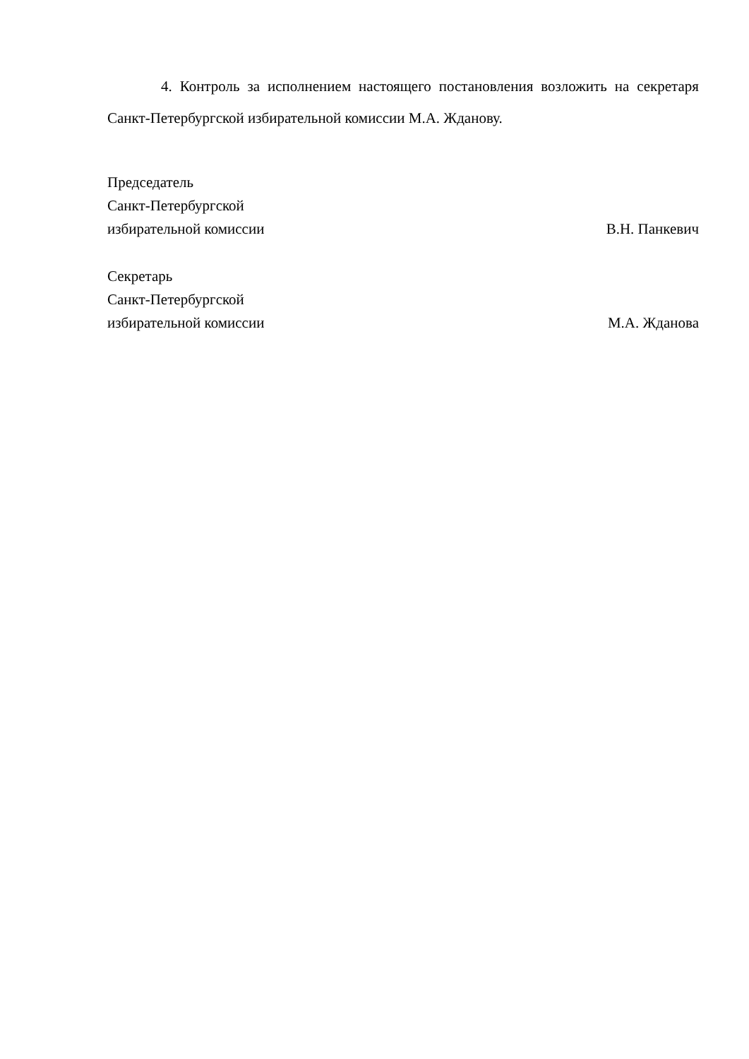4. Контроль за исполнением настоящего постановления возложить на секретаря Санкт-Петербургской избирательной комиссии М.А. Жданову.
Председатель
Санкт-Петербургской
избирательной комиссии
В.Н. Панкевич
Секретарь
Санкт-Петербургской
избирательной комиссии
М.А. Жданова